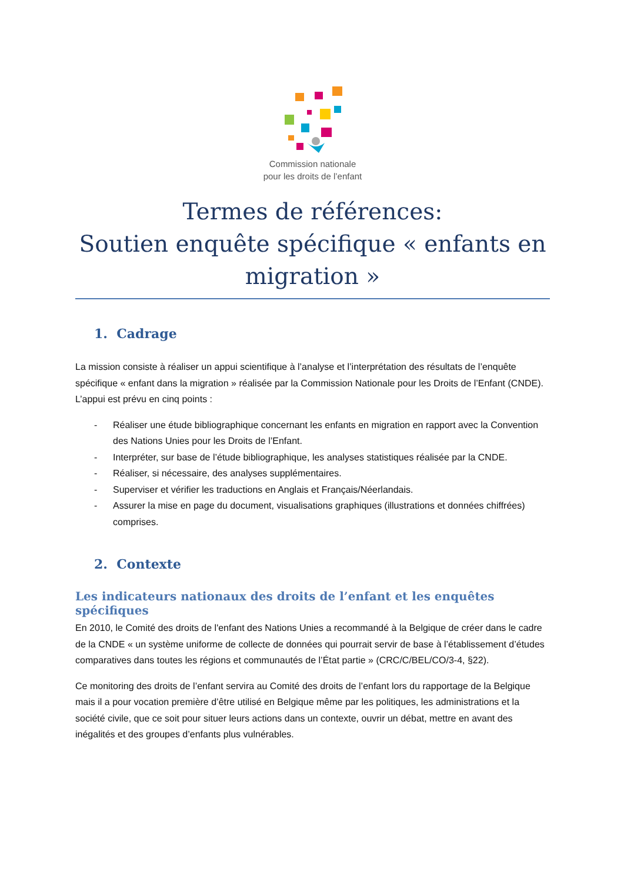Commission nationale
pour les droits de l’enfant
Termes de références:
Soutien enquête spécifique « enfants en migration »
1. Cadrage
La mission consiste à réaliser un appui scientifique à l’analyse et l’interprétation des résultats de l’enquête spécifique « enfant dans la migration » réalisée par la Commission Nationale pour les Droits de l’Enfant (CNDE). L’appui est prévu en cinq points :
- Réaliser une étude bibliographique concernant les enfants en migration en rapport avec la Convention des Nations Unies pour les Droits de l’Enfant.
- Interpréter, sur base de l’étude bibliographique, les analyses statistiques réalisée par la CNDE.
- Réaliser, si nécessaire, des analyses supplémentaires.
- Superviser et vérifier les traductions en Anglais et Français/Néerlandais.
- Assurer la mise en page du document, visualisations graphiques (illustrations et données chiffrées) comprises.
2. Contexte
Les indicateurs nationaux des droits de l’enfant et les enquêtes spécifiques
En 2010, le Comité des droits de l'enfant des Nations Unies a recommandé à la Belgique de créer dans le cadre de la CNDE « un système uniforme de collecte de données qui pourrait servir de base à l’établissement d’études comparatives dans toutes les régions et communautés de l’État partie » (CRC/C/BEL/CO/3-4, §22).
Ce monitoring des droits de l’enfant servira au Comité des droits de l’enfant lors du rapportage de la Belgique mais il a pour vocation première d’être utilisé en Belgique même par les politiques, les administrations et la société civile, que ce soit pour situer leurs actions dans un contexte, ouvrir un débat, mettre en avant des inégalités et des groupes d’enfants plus vulnérables.